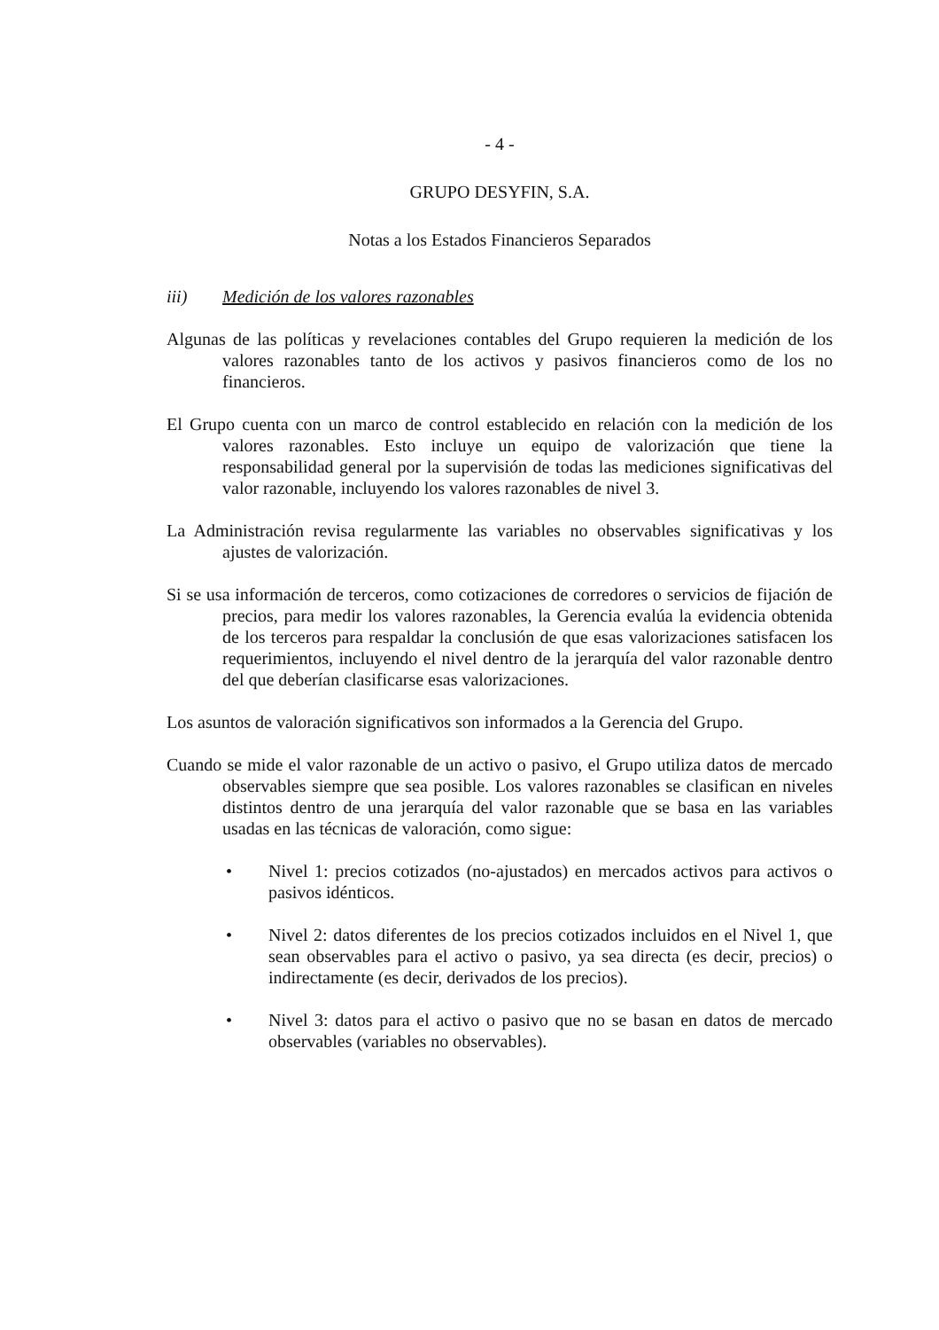- 4 -
GRUPO DESYFIN, S.A.
Notas a los Estados Financieros Separados
iii) Medición de los valores razonables
Algunas de las políticas y revelaciones contables del Grupo requieren la medición de los valores razonables tanto de los activos y pasivos financieros como de los no financieros.
El Grupo cuenta con un marco de control establecido en relación con la medición de los valores razonables. Esto incluye un equipo de valorización que tiene la responsabilidad general por la supervisión de todas las mediciones significativas del valor razonable, incluyendo los valores razonables de nivel 3.
La Administración revisa regularmente las variables no observables significativas y los ajustes de valorización.
Si se usa información de terceros, como cotizaciones de corredores o servicios de fijación de precios, para medir los valores razonables, la Gerencia evalúa la evidencia obtenida de los terceros para respaldar la conclusión de que esas valorizaciones satisfacen los requerimientos, incluyendo el nivel dentro de la jerarquía del valor razonable dentro del que deberían clasificarse esas valorizaciones.
Los asuntos de valoración significativos son informados a la Gerencia del Grupo.
Cuando se mide el valor razonable de un activo o pasivo, el Grupo utiliza datos de mercado observables siempre que sea posible. Los valores razonables se clasifican en niveles distintos dentro de una jerarquía del valor razonable que se basa en las variables usadas en las técnicas de valoración, como sigue:
• Nivel 1: precios cotizados (no-ajustados) en mercados activos para activos o pasivos idénticos.
• Nivel 2: datos diferentes de los precios cotizados incluidos en el Nivel 1, que sean observables para el activo o pasivo, ya sea directa (es decir, precios) o indirectamente (es decir, derivados de los precios).
• Nivel 3: datos para el activo o pasivo que no se basan en datos de mercado observables (variables no observables).